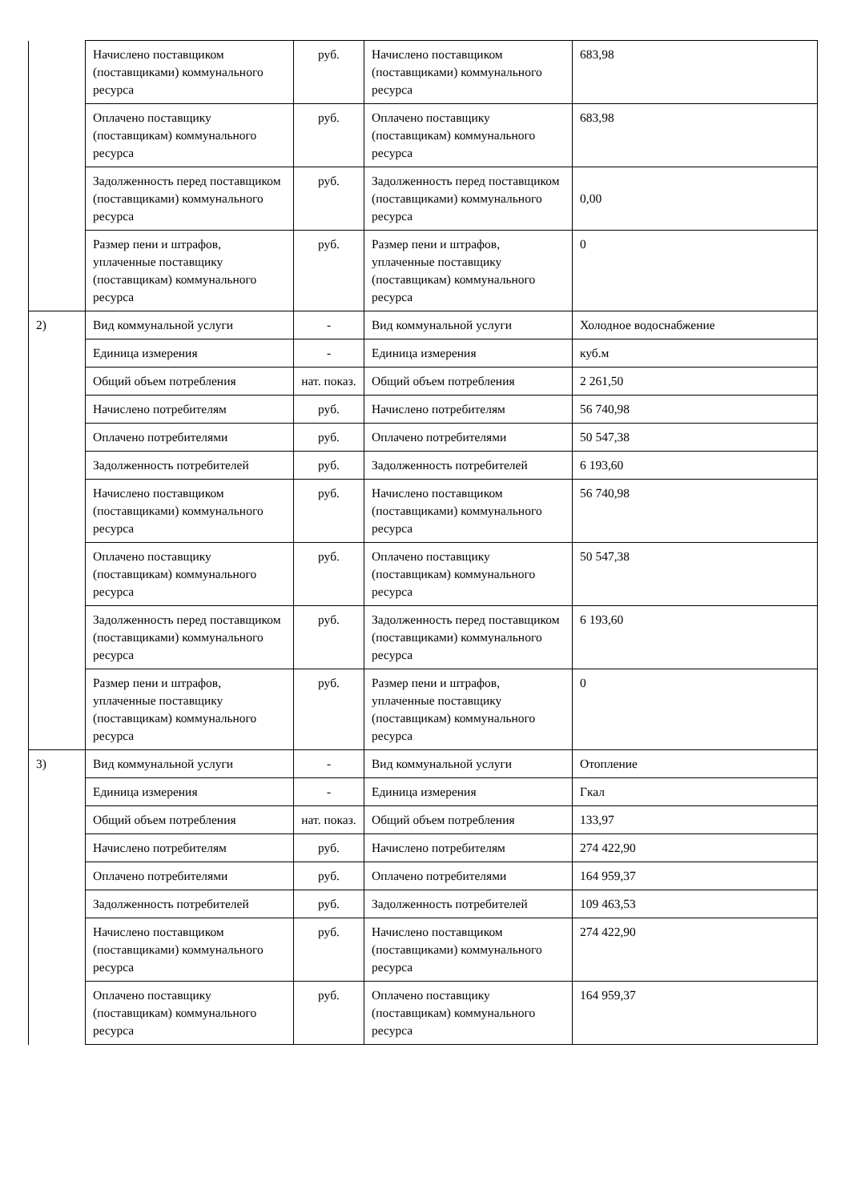| | Начислено поставщиком (поставщиками) коммунального ресурса | руб. | Начислено поставщиком (поставщиками) коммунального ресурса | 683,98 |
| | Оплачено поставщику (поставщикам) коммунального ресурса | руб. | Оплачено поставщику (поставщикам) коммунального ресурса | 683,98 |
| | Задолженность перед поставщиком (поставщиками) коммунального ресурса | руб. | Задолженность перед поставщиком (поставщиками) коммунального ресурса | 0,00 |
| | Размер пени и штрафов, уплаченные поставщику (поставщикам) коммунального ресурса | руб. | Размер пени и штрафов, уплаченные поставщику (поставщикам) коммунального ресурса | 0 |
| 2) | Вид коммунальной услуги | - | Вид коммунальной услуги | Холодное водоснабжение |
| | Единица измерения | - | Единица измерения | куб.м |
| | Общий объем потребления | нат. показ. | Общий объем потребления | 2 261,50 |
| | Начислено потребителям | руб. | Начислено потребителям | 56 740,98 |
| | Оплачено потребителями | руб. | Оплачено потребителями | 50 547,38 |
| | Задолженность потребителей | руб. | Задолженность потребителей | 6 193,60 |
| | Начислено поставщиком (поставщиками) коммунального ресурса | руб. | Начислено поставщиком (поставщиками) коммунального ресурса | 56 740,98 |
| | Оплачено поставщику (поставщикам) коммунального ресурса | руб. | Оплачено поставщику (поставщикам) коммунального ресурса | 50 547,38 |
| | Задолженность перед поставщиком (поставщиками) коммунального ресурса | руб. | Задолженность перед поставщиком (поставщиками) коммунального ресурса | 6 193,60 |
| | Размер пени и штрафов, уплаченные поставщику (поставщикам) коммунального ресурса | руб. | Размер пени и штрафов, уплаченные поставщику (поставщикам) коммунального ресурса | 0 |
| 3) | Вид коммунальной услуги | - | Вид коммунальной услуги | Отопление |
| | Единица измерения | - | Единица измерения | Гкал |
| | Общий объем потребления | нат. показ. | Общий объем потребления | 133,97 |
| | Начислено потребителям | руб. | Начислено потребителям | 274 422,90 |
| | Оплачено потребителями | руб. | Оплачено потребителями | 164 959,37 |
| | Задолженность потребителей | руб. | Задолженность потребителей | 109 463,53 |
| | Начислено поставщиком (поставщиками) коммунального ресурса | руб. | Начислено поставщиком (поставщиками) коммунального ресурса | 274 422,90 |
| | Оплачено поставщику (поставщикам) коммунального ресурса | руб. | Оплачено поставщику (поставщикам) коммунального ресурса | 164 959,37 |